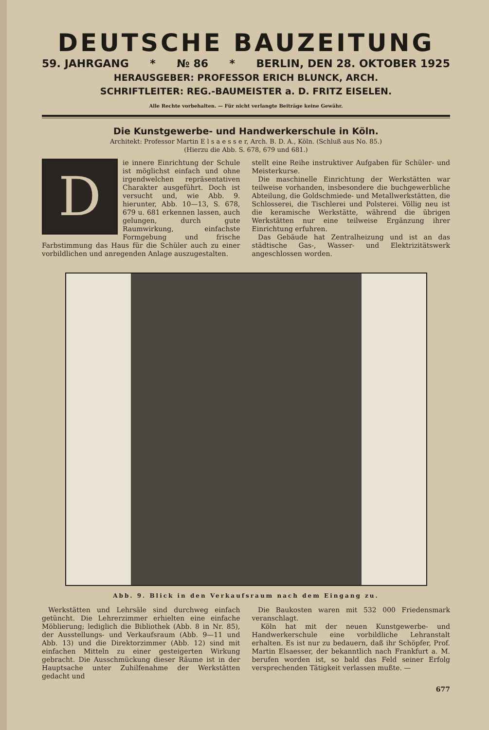DEUTSCHE BAUZEITUNG
59. JAHRGANG * № 86 * BERLIN, DEN 28. OKTOBER 1925
HERAUSGEBER: PROFESSOR ERICH BLUNCK, ARCH.
SCHRIFTLEITER: REG.-BAUMEISTER a. D. FRITZ EISELEN.
Alle Rechte vorbehalten. — Für nicht verlangte Beiträge keine Gewähr.
Die Kunstgewerbe- und Handwerkerschule in Köln.
Architekt: Professor Martin E l s a e s s e r, Arch. B. D. A., Köln. (Schluß aus No. 85.)
(Hierzu die Abb. S. 678, 679 und 681.)
D
ie innere Einrichtung der Schule ist möglichst einfach und ohne irgendwelchen repräsentativen Charakter ausgeführt. Doch ist versucht und, wie Abb. 9. hierunter, Abb. 10—13, S. 678, 679 u. 681 erkennen lassen, auch gelungen, durch gute Raumwirkung, einfachste Formgebung und frische Farbstimmung das Haus für die Schüler auch zu einer vorbildlichen und anregenden Anlage auszugestalten.
stellt eine Reihe instruktiver Aufgaben für Schüler- und Meisterkurse.
Die maschinelle Einrichtung der Werkstätten war teilweise vorhanden, insbesondere die buchgewerbliche Abteilung, die Goldschmiede- und Metallwerkstätten, die Schlosserei, die Tischlerei und Polsterei. Völlig neu ist die keramische Werkstätte, während die übrigen Werkstätten nur eine teilweise Ergänzung ihrer Einrichtung erfuhren.
Das Gebäude hat Zentralheizung und ist an das städtische Gas-, Wasser- und Elektrizitätswerk angeschlossen worden.
Abb. 9. Blick in den Verkaufsraum nach dem Eingang zu.
Werkstätten und Lehrsäle sind durchweg einfach getüncht. Die Lehrerzimmer erhielten eine einfache Möblierung; lediglich die Bibliothek (Abb. 8 in Nr. 85), der Ausstellungs- und Verkaufsraum (Abb. 9—11 und Abb. 13) und die Direktorzimmer (Abb. 12) sind mit einfachen Mitteln zu einer gesteigerten Wirkung gebracht. Die Ausschmückung dieser Räume ist in der Hauptsache unter Zuhilfenahme der Werkstätten gedacht und
Die Baukosten waren mit 532 000 Friedensmark veranschlagt.
Köln hat mit der neuen Kunstgewerbe- und Handwerkerschule eine vorbildliche Lehranstalt erhalten. Es ist nur zu bedauern, daß ihr Schöpfer, Prof. Martin Elsaesser, der bekanntlich nach Frankfurt a. M. berufen worden ist, so bald das Feld seiner Erfolg versprechenden Tätigkeit verlassen mußte. —
677